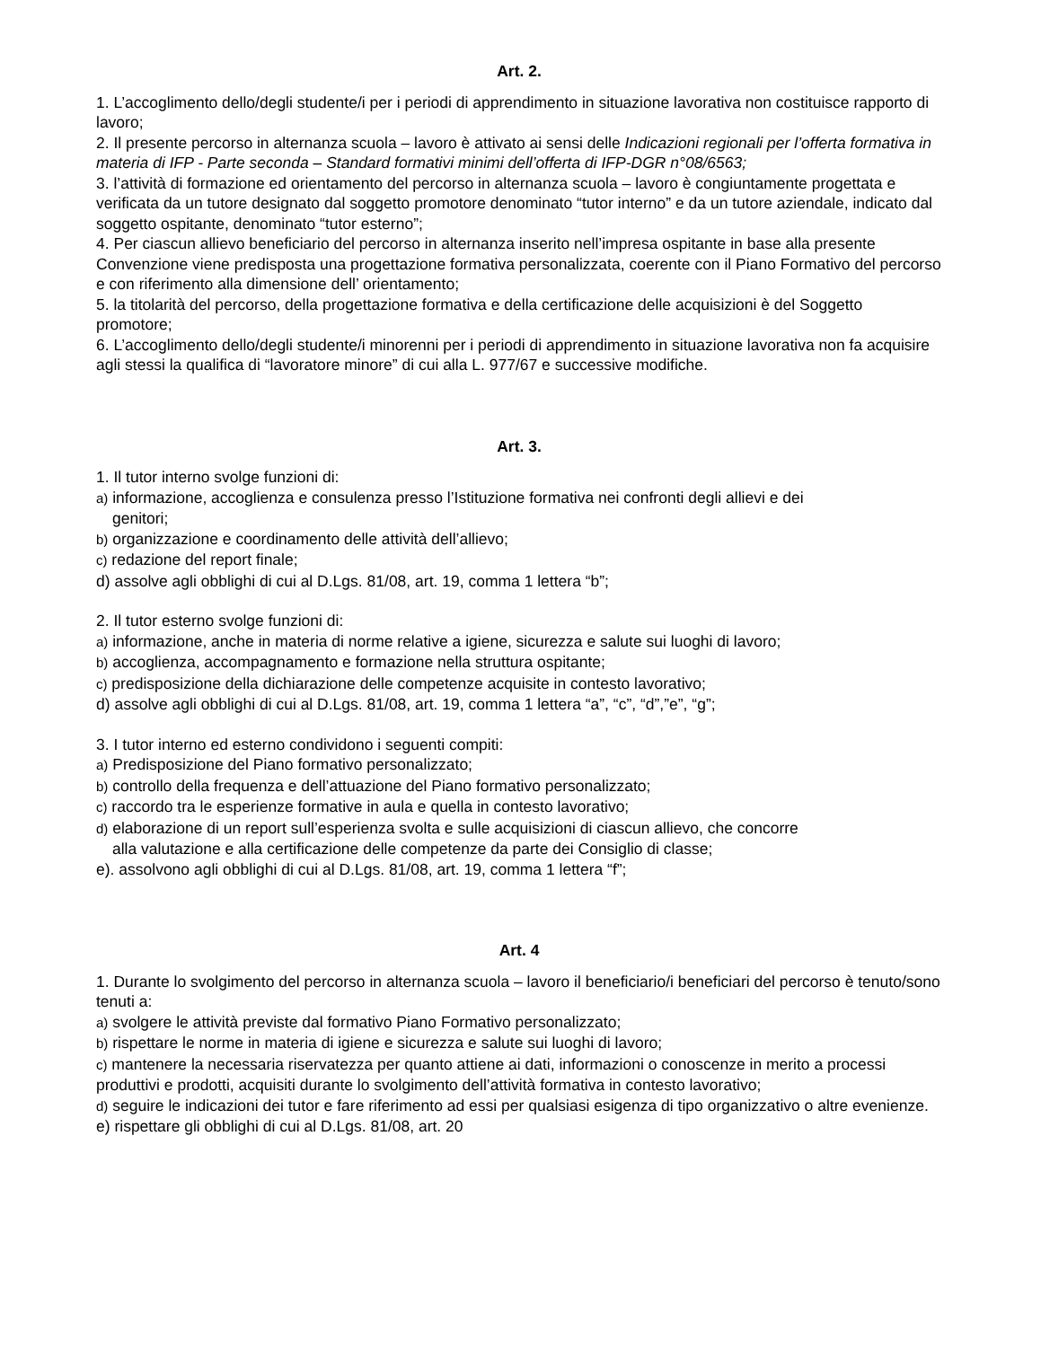Art. 2.
1. L’accoglimento dello/degli studente/i per i periodi di apprendimento in situazione lavorativa non costituisce rapporto di lavoro;
2. Il presente percorso in alternanza scuola – lavoro è attivato ai sensi delle Indicazioni regionali per l’offerta formativa in materia di IFP - Parte seconda – Standard formativi minimi dell’offerta di IFP-DGR n°08/6563;
3. l’attività di formazione ed orientamento del percorso in alternanza scuola – lavoro è congiuntamente progettata e verificata da un tutore designato dal soggetto promotore denominato “tutor interno” e da un tutore aziendale, indicato dal soggetto ospitante, denominato “tutor esterno”;
4. Per ciascun allievo beneficiario del percorso in alternanza inserito nell’impresa ospitante in base alla presente Convenzione viene predisposta una progettazione formativa personalizzata, coerente con il Piano Formativo del percorso e con riferimento alla dimensione dell’ orientamento;
5. la titolarità del percorso, della progettazione formativa e della certificazione delle acquisizioni è del Soggetto promotore;
6. L’accoglimento dello/degli studente/i minorenni per i periodi di apprendimento in situazione lavorativa non fa acquisire agli stessi la qualifica di “lavoratore minore” di cui alla L. 977/67 e successive modifiche.
Art. 3.
1. Il tutor interno svolge funzioni di:
a) informazione, accoglienza e consulenza presso l’Istituzione formativa nei confronti degli allievi e dei
genitori;
b) organizzazione e coordinamento delle attività dell’allievo;
c) redazione del report finale;
d) assolve agli obblighi di cui al D.Lgs. 81/08, art. 19, comma 1 lettera “b”;
2. Il tutor esterno svolge funzioni di:
a) informazione, anche in materia di norme relative a igiene, sicurezza e salute sui luoghi di lavoro;
b) accoglienza, accompagnamento e formazione nella struttura ospitante;
c) predisposizione della dichiarazione delle competenze acquisite in contesto lavorativo;
d) assolve agli obblighi di cui al D.Lgs. 81/08, art. 19, comma 1 lettera “a”, “c”, “d”,”e”, “g”;
3. I tutor interno ed esterno condividono i seguenti compiti:
a) Predisposizione del Piano formativo personalizzato;
b) controllo della frequenza e dell’attuazione del Piano formativo personalizzato;
c) raccordo tra le esperienze formative in aula e quella in contesto lavorativo;
d) elaborazione di un report sull’esperienza svolta e sulle acquisizioni di ciascun allievo, che concorre
alla valutazione e alla certificazione delle competenze da parte dei Consiglio di classe;
e). assolvono agli obblighi di cui al D.Lgs. 81/08, art. 19, comma 1 lettera “f”;
Art. 4
1. Durante lo svolgimento del percorso in alternanza scuola – lavoro il beneficiario/i beneficiari del percorso è tenuto/sono tenuti a:
a) svolgere le attività previste dal formativo Piano Formativo personalizzato;
b) rispettare le norme in materia di igiene e sicurezza e salute sui luoghi di lavoro;
c) mantenere la necessaria riservatezza per quanto attiene ai dati, informazioni o conoscenze in merito a processi produttivi e prodotti, acquisiti durante lo svolgimento dell’attività formativa in contesto lavorativo;
d) seguire le indicazioni dei tutor e fare riferimento ad essi per qualsiasi esigenza di tipo organizzativo o altre evenienze.
e) rispettare gli obblighi di cui al D.Lgs. 81/08, art. 20